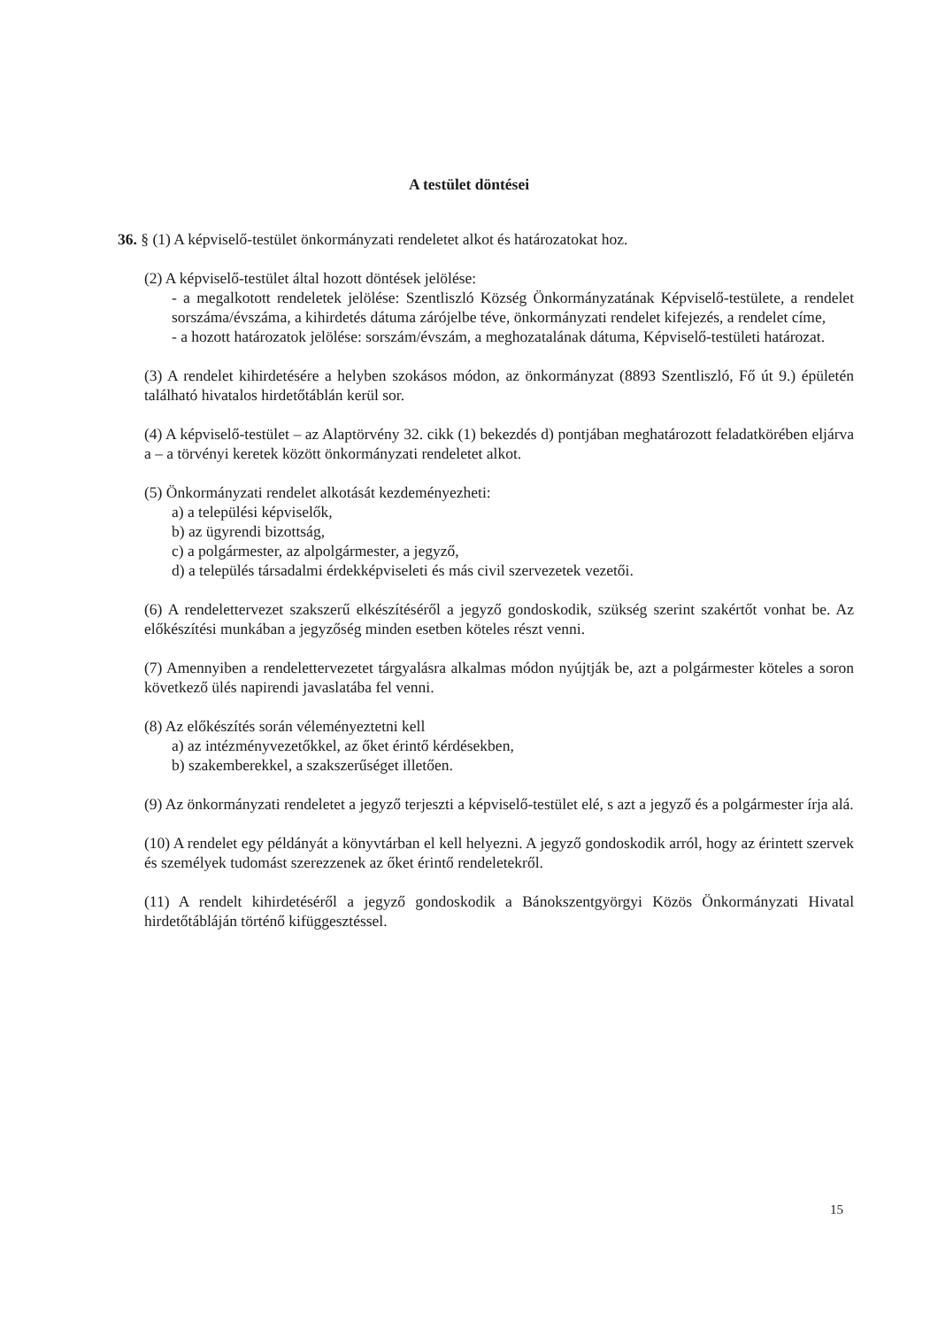A testület döntései
36. § (1) A képviselő-testület önkormányzati rendeletet alkot és határozatokat hoz.
(2) A képviselő-testület által hozott döntések jelölése:
- a megalkotott rendeletek jelölése: Szentliszló Község Önkormányzatának Képviselő-testülete, a rendelet sorszáma/évszáma, a kihirdetés dátuma zárójelbe téve, önkormányzati rendelet kifejezés, a rendelet címe,
- a hozott határozatok jelölése: sorszám/évszám, a meghozatalának dátuma, Képviselő-testületi határozat.
(3) A rendelet kihirdetésére a helyben szokásos módon, az önkormányzat (8893 Szentliszló, Fő út 9.) épületén található hivatalos hirdetőtáblán kerül sor.
(4) A képviselő-testület – az Alaptörvény 32. cikk (1) bekezdés d) pontjában meghatározott feladatkörében eljárva a – a törvényi keretek között önkormányzati rendeletet alkot.
(5) Önkormányzati rendelet alkotását kezdeményezheti:
a) a települési képviselők,
b) az ügyrendi bizottság,
c) a polgármester, az alpolgármester, a jegyző,
d) a település társadalmi érdekképviseleti és más civil szervezetek vezetői.
(6) A rendelettervezet szakszerű elkészítéséről a jegyző gondoskodik, szükség szerint szakértőt vonhat be. Az előkészítési munkában a jegyzőség minden esetben köteles részt venni.
(7) Amennyiben a rendelettervezetet tárgyalásra alkalmas módon nyújtják be, azt a polgármester köteles a soron következő ülés napirendi javaslatába fel venni.
(8) Az előkészítés során véleményeztetni kell
a) az intézményvezetőkkel, az őket érintő kérdésekben,
b) szakemberekkel, a szakszerűséget illetően.
(9) Az önkormányzati rendeletet a jegyző terjeszti a képviselő-testület elé, s azt a jegyző és a polgármester írja alá.
(10) A rendelet egy példányát a könyvtárban el kell helyezni. A jegyző gondoskodik arról, hogy az érintett szervek és személyek tudomást szerezzenek az őket érintő rendeletekről.
(11) A rendelt kihirdetéséről a jegyző gondoskodik a Bánokszentgyörgyi Közös Önkormányzati Hivatal hirdetőtábláján történő kifüggesztéssel.
15